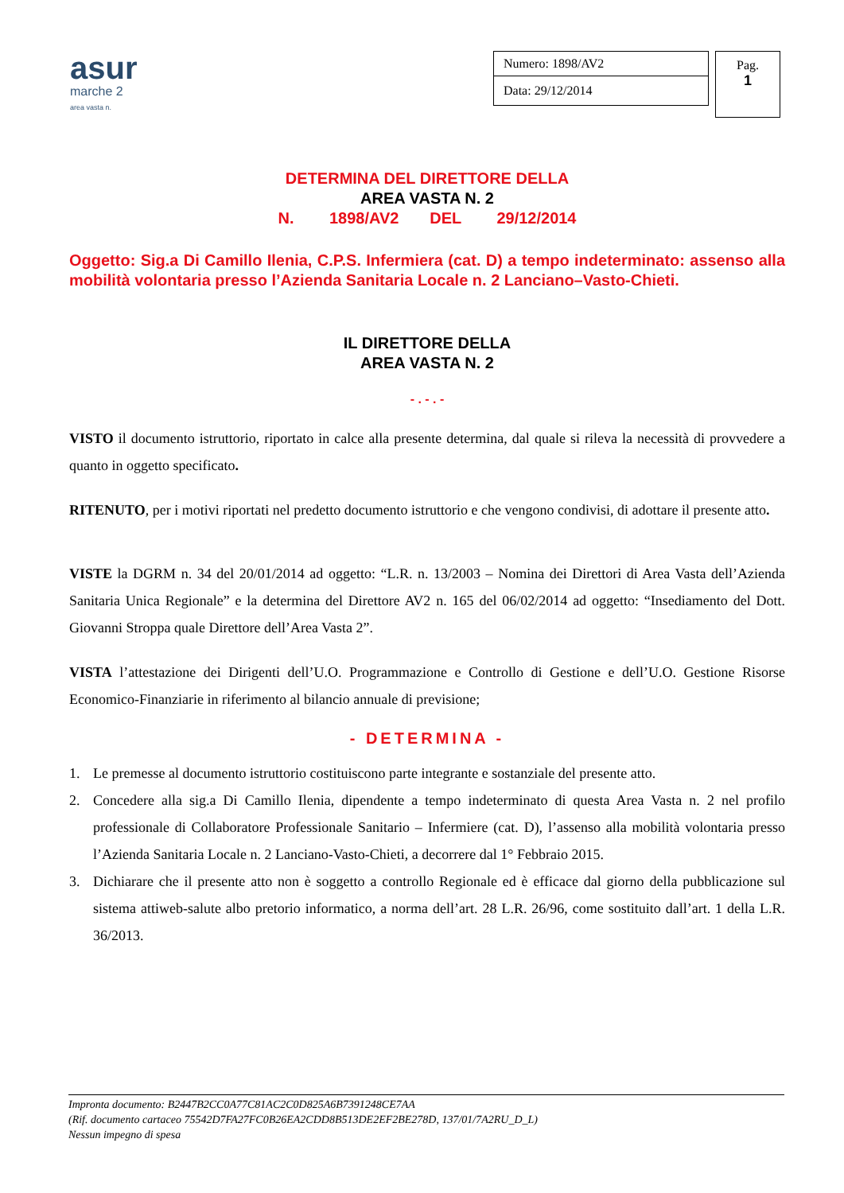asur
marche 2
area vasta n.
| Numero: 1898/AV2 |
| Data: 29/12/2014 |
Pag.
1
DETERMINA DEL DIRETTORE DELLA
AREA VASTA N. 2
N. 1898/AV2 DEL 29/12/2014
Oggetto: Sig.a Di Camillo Ilenia, C.P.S. Infermiera (cat. D) a tempo indeterminato: assenso alla mobilità volontaria presso l’Azienda Sanitaria Locale n. 2 Lanciano–Vasto-Chieti.
IL DIRETTORE DELLA
AREA VASTA N. 2
- . - . -
VISTO il documento istruttorio, riportato in calce alla presente determina, dal quale si rileva la necessità di provvedere a quanto in oggetto specificato.
RITENUTO, per i motivi riportati nel predetto documento istruttorio e che vengono condivisi, di adottare il presente atto.
VISTE la DGRM n. 34 del 20/01/2014 ad oggetto: “L.R. n. 13/2003 – Nomina dei Direttori di Area Vasta dell’Azienda Sanitaria Unica Regionale” e la determina del Direttore AV2 n. 165 del 06/02/2014 ad oggetto: “Insediamento del Dott. Giovanni Stroppa quale Direttore dell’Area Vasta 2”.
VISTA l’attestazione dei Dirigenti dell’U.O. Programmazione e Controllo di Gestione e dell’U.O. Gestione Risorse Economico-Finanziarie in riferimento al bilancio annuale di previsione;
- DETERMINA -
1. Le premesse al documento istruttorio costituiscono parte integrante e sostanziale del presente atto.
2. Concedere alla sig.a Di Camillo Ilenia, dipendente a tempo indeterminato di questa Area Vasta n. 2 nel profilo professionale di Collaboratore Professionale Sanitario – Infermiere (cat. D), l’assenso alla mobilità volontaria presso l’Azienda Sanitaria Locale n. 2 Lanciano-Vasto-Chieti, a decorrere dal 1° Febbraio 2015.
3. Dichiarare che il presente atto non è soggetto a controllo Regionale ed è efficace dal giorno della pubblicazione sul sistema attiweb-salute albo pretorio informatico, a norma dell’art. 28 L.R. 26/96, come sostituito dall’art. 1 della L.R. 36/2013.
Impronta documento: B2447B2CC0A77C81AC2C0D825A6B7391248CE7AA
(Rif. documento cartaceo 75542D7FA27FC0B26EA2CDD8B513DE2EF2BE278D, 137/01/7A2RU_D_L)
Nessun impegno di spesa